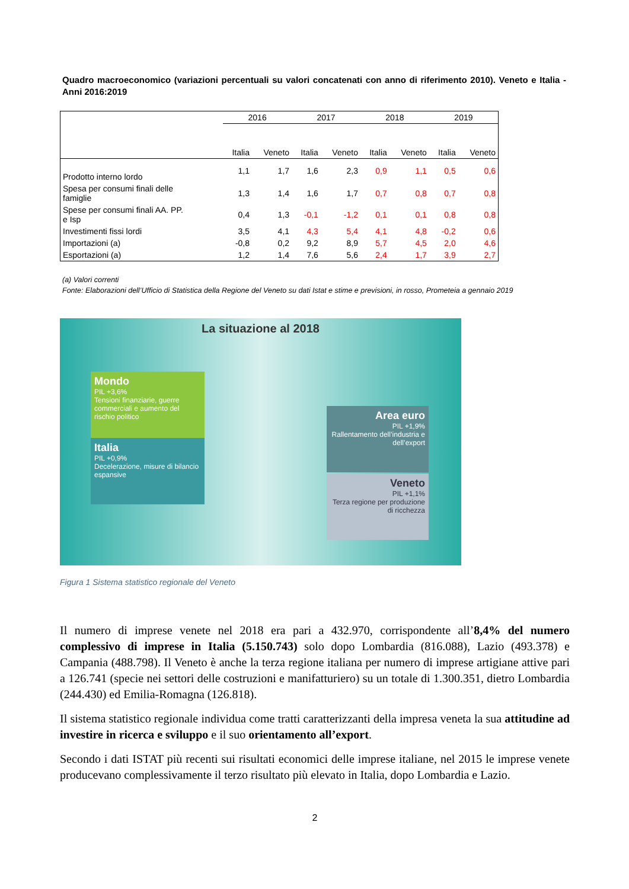Quadro macroeconomico (variazioni percentuali su valori concatenati con anno di riferimento 2010). Veneto e Italia - Anni 2016:2019
| | 2016 | | 2017 | | 2018 | | 2019 | |
| | Italia | Veneto | Italia | Veneto | Italia | Veneto | Italia | Veneto |
| Prodotto interno lordo | 1,1 | 1,7 | 1,6 | 2,3 | 0,9 | 1,1 | 0,5 | 0,6 |
| Spesa per consumi finali delle famiglie | 1,3 | 1,4 | 1,6 | 1,7 | 0,7 | 0,8 | 0,7 | 0,8 |
| Spese per consumi finali AA. PP. e Isp | 0,4 | 1,3 | -0,1 | -1,2 | 0,1 | 0,1 | 0,8 | 0,8 |
| Investimenti fissi lordi | 3,5 | 4,1 | 4,3 | 5,4 | 4,1 | 4,8 | -0,2 | 0,6 |
| Importazioni (a) | -0,8 | 0,2 | 9,2 | 8,9 | 5,7 | 4,5 | 2,0 | 4,6 |
| Esportazioni (a) | 1,2 | 1,4 | 7,6 | 5,6 | 2,4 | 1,7 | 3,9 | 2,7 |
(a) Valori correnti
Fonte: Elaborazioni dell’Ufficio di Statistica della Regione del Veneto su dati Istat e stime e previsioni, in rosso, Prometeia a gennaio 2019
La situazione al 2018
Mondo
PIL +3,6%
Tensioni finanziarie, guerre commerciali e aumento del rischio politico
Italia
PIL +0,9%
Decelerazione, misure di bilancio espansive
Area euro
PIL +1,9%
Rallentamento dell’industria e dell’export
Veneto
PIL +1,1%
Terza regione per produzione di ricchezza
Figura 1 Sistema statistico regionale del Veneto
Il numero di imprese venete nel 2018 era pari a 432.970, corrispondente all’8,4% del numero complessivo di imprese in Italia (5.150.743) solo dopo Lombardia (816.088), Lazio (493.378) e Campania (488.798). Il Veneto è anche la terza regione italiana per numero di imprese artigiane attive pari a 126.741 (specie nei settori delle costruzioni e manifatturiero) su un totale di 1.300.351, dietro Lombardia (244.430) ed Emilia-Romagna (126.818).
Il sistema statistico regionale individua come tratti caratterizzanti della impresa veneta la sua attitudine ad investire in ricerca e sviluppo e il suo orientamento all’export.
Secondo i dati ISTAT più recenti sui risultati economici delle imprese italiane, nel 2015 le imprese venete producevano complessivamente il terzo risultato più elevato in Italia, dopo Lombardia e Lazio.
2